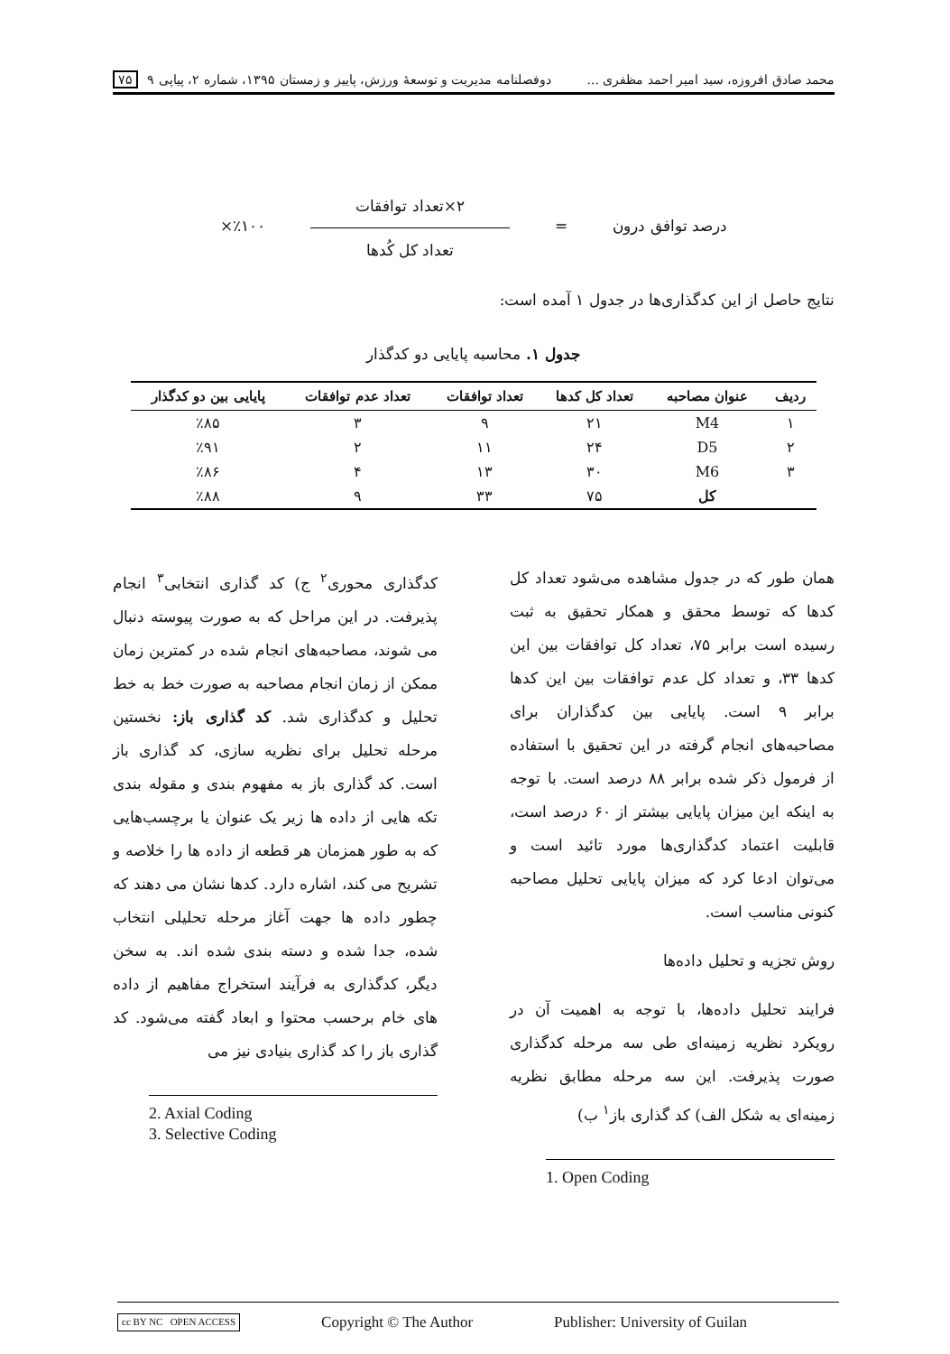محمد صادق افروزه، سید امیر احمد مظفری ... دوفصلنامه مدیریت و توسعهٔ ورزش، پاییز و زمستان ۱۳۹۵، شماره ۲، پیاپی ۹ ۷۵
درصد توافق درون =
۲×تعداد توافقات
تعداد کل کُدها
٪۱۰۰×
نتایج حاصل از این کدگذاری‌ها در جدول ۱ آمده است:
جدول ۱. محاسبه پایایی دو کدگذار
| ردیف | عنوان مصاحبه | تعداد کل کدها | تعداد توافقات | تعداد عدم توافقات | پایایی بین دو کدگذار |
| --- | --- | --- | --- | --- | --- |
| ۱ | M4 | ۲۱ | ۹ | ۳ | ٪۸۵ |
| ۲ | D5 | ۲۴ | ۱۱ | ۲ | ٪۹۱ |
| ۳ | M6 | ۳۰ | ۱۳ | ۴ | ٪۸۶ |
| | کل | ۷۵ | ۳۳ | ۹ | ٪۸۸ |
همان طور که در جدول مشاهده می‌شود تعداد کل کدها که توسط محقق و همکار تحقیق به ثبت رسیده است برابر ۷۵، تعداد کل توافقات بین این کدها ۳۳، و تعداد کل عدم توافقات بین این کدها برابر ۹ است. پایایی بین کدگذاران برای مصاحبه‌های انجام گرفته در این تحقیق با استفاده از فرمول ذکر شده برابر ۸۸ درصد است. با توجه به اینکه این میزان پایایی بیشتر از ۶۰ درصد است، قابلیت اعتماد کدگذاری‌ها مورد تائید است و می‌توان ادعا کرد که میزان پایایی تحلیل مصاحبه کنونی مناسب است.
روش تجزیه و تحلیل داده‌ها
فرایند تحلیل داده‌ها، با توجه به اهمیت آن در رویکرد نظریه زمینه‌ای طی سه مرحله کدگذاری صورت پذیرفت. این سه مرحله مطابق نظریه زمینه‌ای به شکل الف) کد گذاری باز<sup>۱</sup> ب)
1. Open Coding
کدگذاری محوری<sup>۲</sup> ج) کد گذاری انتخابی<sup>۳</sup> انجام پذیرفت. در این مراحل که به صورت پیوسته دنبال می شوند، مصاحبه‌های انجام شده در کمترین زمان ممکن از زمان انجام مصاحبه به صورت خط به خط تحلیل و کدگذاری شد. کد گذاری باز: نخستین مرحله تحلیل برای نظریه سازی، کد گذاری باز است. کد گذاری باز به مفهوم بندی و مقوله بندی تکه هایی از داده ها زیر یک عنوان یا برچسب‌هایی که به طور همزمان هر قطعه از داده ها را خلاصه و تشریح می کند، اشاره دارد. کدها نشان می دهند که چطور داده ها جهت آغاز مرحله تحلیلی انتخاب شده، جدا شده و دسته بندی شده اند. به سخن دیگر، کدگذاری به فرآیند استخراج مفاهیم از داده های خام برحسب محتوا و ابعاد گفته می‌شود. کد گذاری باز را کد گذاری بنیادی نیز می
2. Axial Coding
3. Selective Coding
cc BY NC OPEN ACCESS Copyright © The Author Publisher: University of Guilan